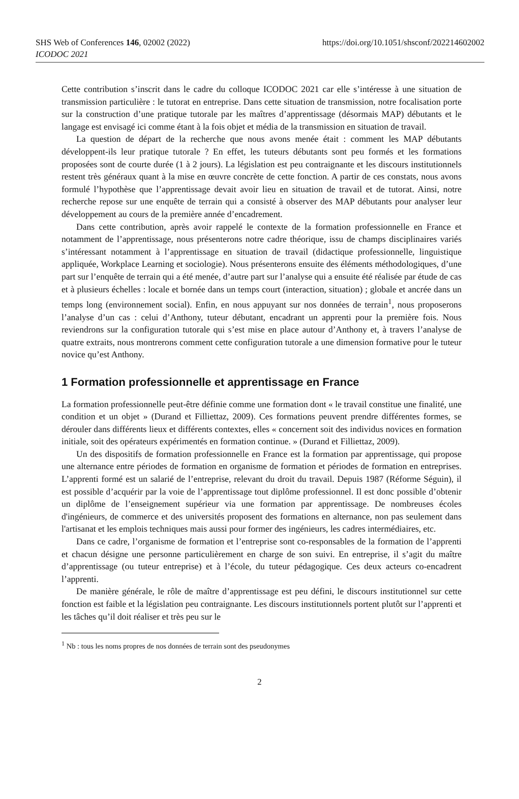SHS Web of Conferences 146, 02002 (2022) https://doi.org/10.1051/shsconf/202214602002
ICODOC 2021
Cette contribution s’inscrit dans le cadre du colloque ICODOC 2021 car elle s’intéresse à une situation de transmission particulière : le tutorat en entreprise. Dans cette situation de transmission, notre focalisation porte sur la construction d’une pratique tutorale par les maîtres d’apprentissage (désormais MAP) débutants et le langage est envisagé ici comme étant à la fois objet et média de la transmission en situation de travail.
La question de départ de la recherche que nous avons menée était : comment les MAP débutants développent-ils leur pratique tutorale ? En effet, les tuteurs débutants sont peu formés et les formations proposées sont de courte durée (1 à 2 jours). La législation est peu contraignante et les discours institutionnels restent très généraux quant à la mise en œuvre concrète de cette fonction. A partir de ces constats, nous avons formulé l’hypothèse que l’apprentissage devait avoir lieu en situation de travail et de tutorat. Ainsi, notre recherche repose sur une enquête de terrain qui a consisté à observer des MAP débutants pour analyser leur développement au cours de la première année d’encadrement.
Dans cette contribution, après avoir rappelé le contexte de la formation professionnelle en France et notamment de l’apprentissage, nous présenterons notre cadre théorique, issu de champs disciplinaires variés s’intéressant notamment à l’apprentissage en situation de travail (didactique professionnelle, linguistique appliquée, Workplace Learning et sociologie). Nous présenterons ensuite des éléments méthodologiques, d’une part sur l’enquête de terrain qui a été menée, d’autre part sur l’analyse qui a ensuite été réalisée par étude de cas et à plusieurs échelles : locale et bornée dans un temps court (interaction, situation) ; globale et ancrée dans un temps long (environnement social). Enfin, en nous appuyant sur nos données de terrain<sup>1</sup>, nous proposerons l’analyse d’un cas : celui d’Anthony, tuteur débutant, encadrant un apprenti pour la première fois. Nous reviendrons sur la configuration tutorale qui s’est mise en place autour d’Anthony et, à travers l’analyse de quatre extraits, nous montrerons comment cette configuration tutorale a une dimension formative pour le tuteur novice qu’est Anthony.
1 Formation professionnelle et apprentissage en France
La formation professionnelle peut-être définie comme une formation dont « le travail constitue une finalité, une condition et un objet » (Durand et Filliettaz, 2009). Ces formations peuvent prendre différentes formes, se dérouler dans différents lieux et différents contextes, elles « concernent soit des individus novices en formation initiale, soit des opérateurs expérimentés en formation continue. » (Durand et Filliettaz, 2009).
Un des dispositifs de formation professionnelle en France est la formation par apprentissage, qui propose une alternance entre périodes de formation en organisme de formation et périodes de formation en entreprises. L’apprenti formé est un salarié de l’entreprise, relevant du droit du travail. Depuis 1987 (Réforme Séguin), il est possible d’acquérir par la voie de l’apprentissage tout diplôme professionnel. Il est donc possible d’obtenir un diplôme de l’enseignement supérieur via une formation par apprentissage. De nombreuses écoles d'ingénieurs, de commerce et des universités proposent des formations en alternance, non pas seulement dans l'artisanat et les emplois techniques mais aussi pour former des ingénieurs, les cadres intermédiaires, etc.
Dans ce cadre, l’organisme de formation et l’entreprise sont co-responsables de la formation de l’apprenti et chacun désigne une personne particulièrement en charge de son suivi. En entreprise, il s’agit du maître d’apprentissage (ou tuteur entreprise) et à l’école, du tuteur pédagogique. Ces deux acteurs co-encadrent l’apprenti.
De manière générale, le rôle de maître d’apprentissage est peu défini, le discours institutionnel sur cette fonction est faible et la législation peu contraignante. Les discours institutionnels portent plutôt sur l’apprenti et les tâches qu’il doit réaliser et très peu sur le
<sup>1</sup> Nb : tous les noms propres de nos données de terrain sont des pseudonymes
2